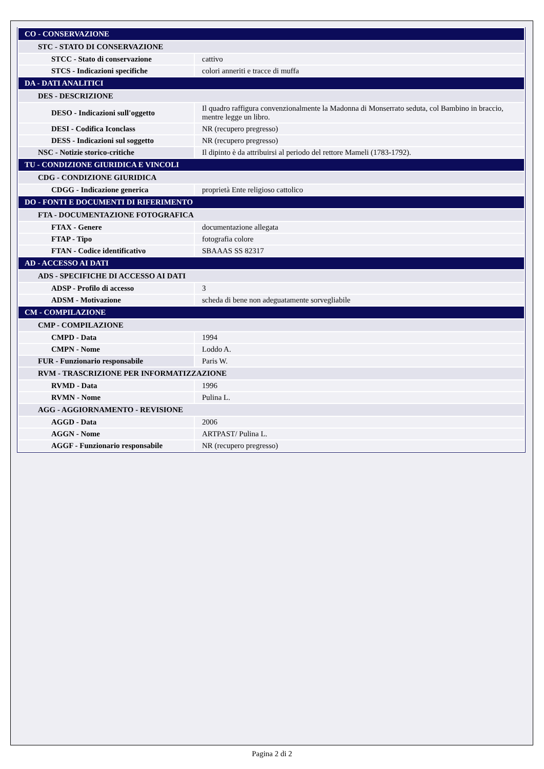| CO - CONSERVAZIONE | |
| STC - STATO DI CONSERVAZIONE | |
| STCC - Stato di conservazione | cattivo |
| STCS - Indicazioni specifiche | colori anneriti e tracce di muffa |
| DA - DATI ANALITICI | |
| DES - DESCRIZIONE | |
| DESO - Indicazioni sull'oggetto | Il quadro raffigura convenzionalmente la Madonna di Monserrato seduta, col Bambino in braccio, mentre legge un libro. |
| DESI - Codifica Iconclass | NR (recupero pregresso) |
| DESS - Indicazioni sul soggetto | NR (recupero pregresso) |
| NSC - Notizie storico-critiche | Il dipinto è da attribuirsi al periodo del rettore Mameli (1783-1792). |
| TU - CONDIZIONE GIURIDICA E VINCOLI | |
| CDG - CONDIZIONE GIURIDICA | |
| CDGG - Indicazione generica | proprietà Ente religioso cattolico |
| DO - FONTI E DOCUMENTI DI RIFERIMENTO | |
| FTA - DOCUMENTAZIONE FOTOGRAFICA | |
| FTAX - Genere | documentazione allegata |
| FTAP - Tipo | fotografia colore |
| FTAN - Codice identificativo | SBAAAS SS 82317 |
| AD - ACCESSO AI DATI | |
| ADS - SPECIFICHE DI ACCESSO AI DATI | |
| ADSP - Profilo di accesso | 3 |
| ADSM - Motivazione | scheda di bene non adeguatamente sorvegliabile |
| CM - COMPILAZIONE | |
| CMP - COMPILAZIONE | |
| CMPD - Data | 1994 |
| CMPN - Nome | Loddo A. |
| FUR - Funzionario responsabile | Paris W. |
| RVM - TRASCRIZIONE PER INFORMATIZZAZIONE | |
| RVMD - Data | 1996 |
| RVMN - Nome | Pulina L. |
| AGG - AGGIORNAMENTO - REVISIONE | |
| AGGD - Data | 2006 |
| AGGN - Nome | ARTPAST/ Pulina L. |
| AGGF - Funzionario responsabile | NR (recupero pregresso) |
Pagina 2 di 2